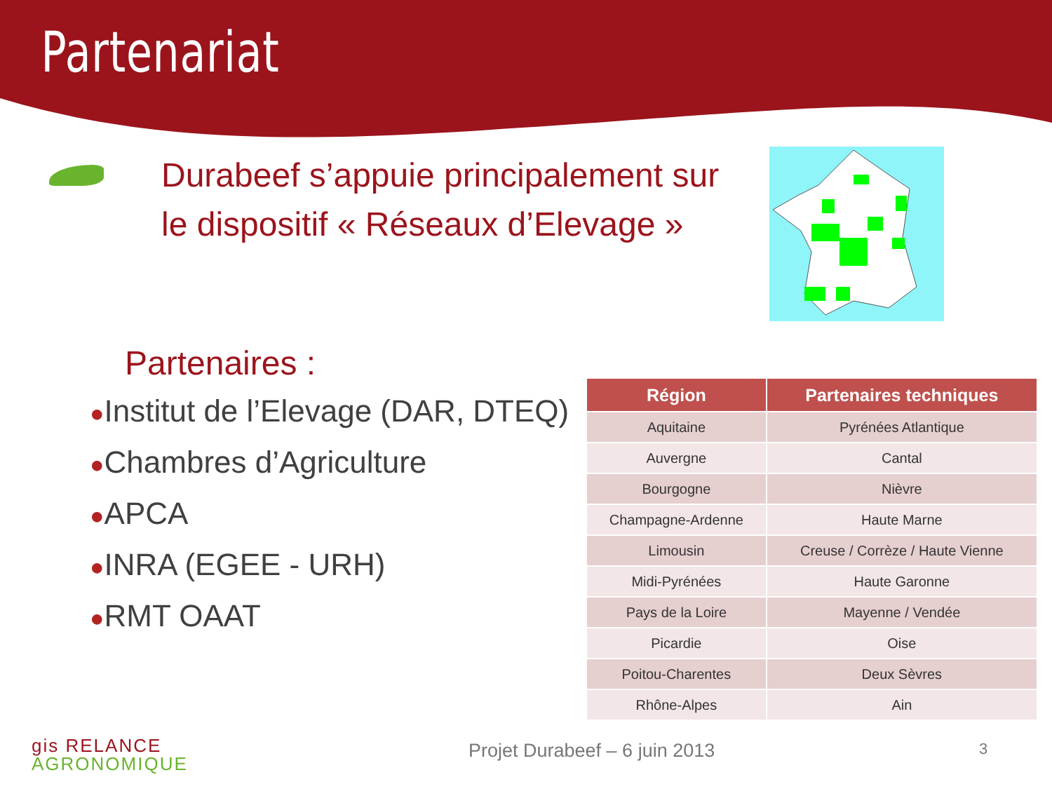Partenariat
Durabeef s’appuie principalement sur le dispositif « Réseaux d’Elevage »
Partenaires :
●Institut de l’Elevage (DAR, DTEQ)
●Chambres d’Agriculture
●APCA
●INRA (EGEE - URH)
●RMT OAAT
| Région | Partenaires techniques |
| --- | --- |
| Aquitaine | Pyrénées Atlantique |
| Auvergne | Cantal |
| Bourgogne | Nièvre |
| Champagne-Ardenne | Haute Marne |
| Limousin | Creuse / Corrèze / Haute Vienne |
| Midi-Pyrénées | Haute Garonne |
| Pays de la Loire | Mayenne / Vendée |
| Picardie | Oise |
| Poitou-Charentes | Deux Sèvres |
| Rhône-Alpes | Ain |
gis RELANCE
AGRONOMIQUE
Projet Durabeef – 6 juin 2013 3